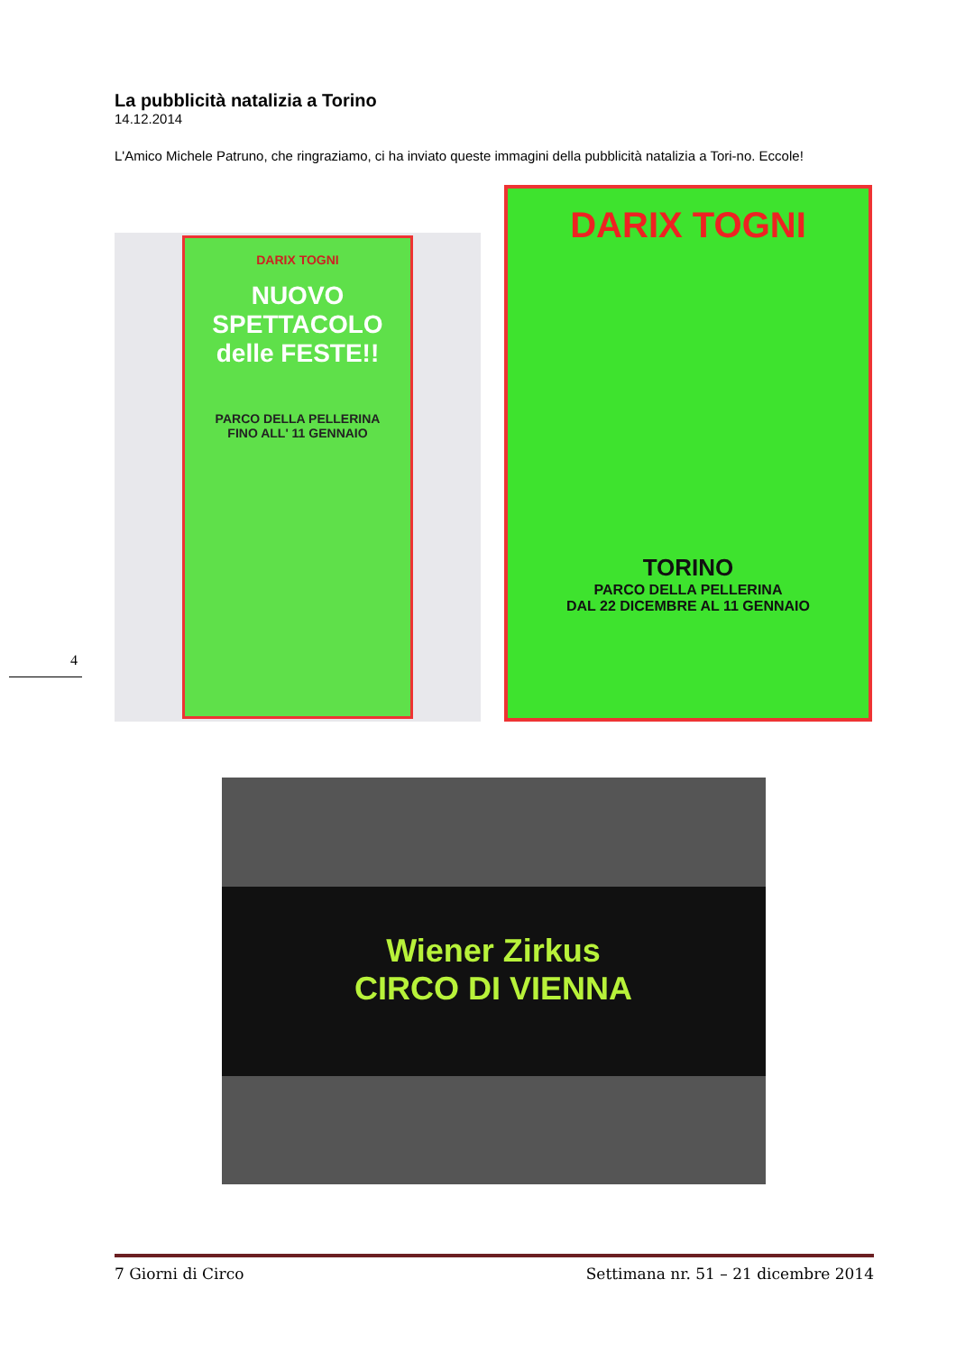La pubblicità natalizia a Torino
14.12.2014
L'Amico Michele Patruno, che ringraziamo, ci ha inviato queste immagini della pubblicità natalizia a Tori-no. Eccole!
DARIX TOGNI
NUOVO SPETTACOLO delle FESTE!!
PARCO DELLA PELLERINA
FINO ALL' 11 GENNAIO
DARIX TOGNI
TORINO
PARCO DELLA PELLERINA
DAL 22 DICEMBRE AL 11 GENNAIO
Wiener Zirkus
CIRCO DI VIENNA
4
7 Giorni di Circo Settimana nr. 51 – 21 dicembre 2014